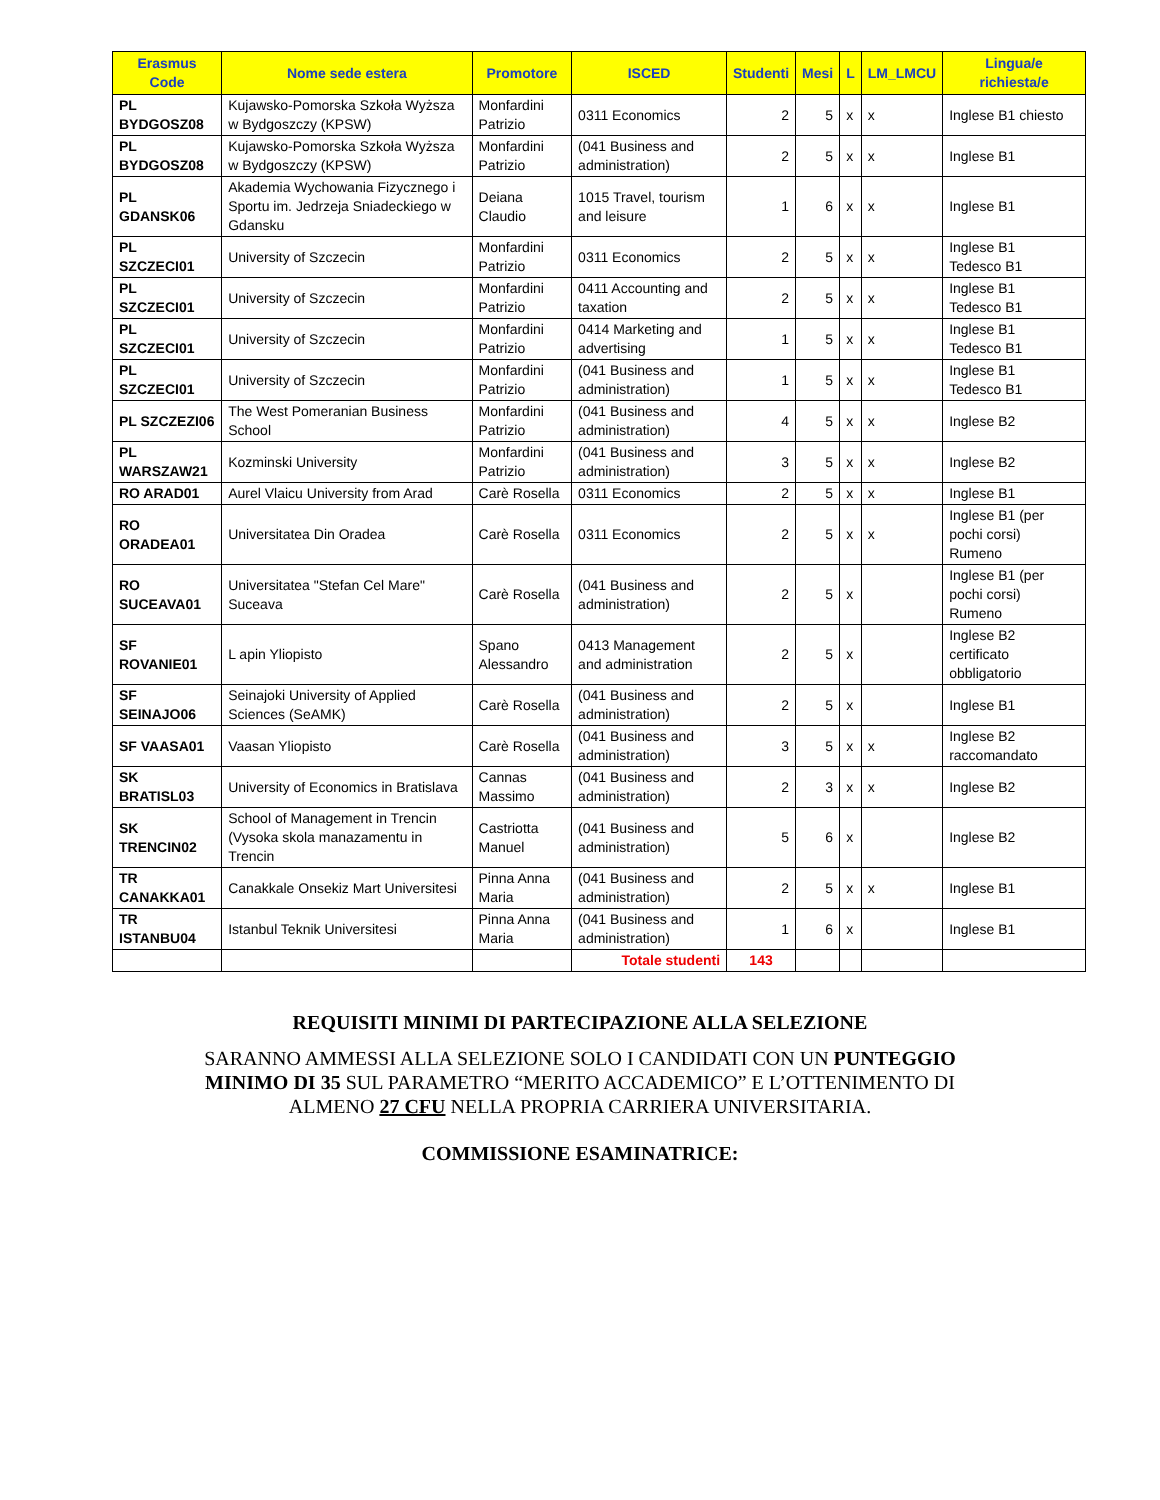| Erasmus Code | Nome sede estera | Promotore | ISCED | Studenti | Mesi | L | LM_LMCU | Lingua/e richiesta/e |
| --- | --- | --- | --- | --- | --- | --- | --- | --- |
| PL BYDGOSZ08 | Kujawsko-Pomorska Szkoła Wyższa w Bydgoszczy (KPSW) | Monfardini Patrizio | 0311 Economics | 2 | 5 | x | x | Inglese B1 chiesto |
| PL BYDGOSZ08 | Kujawsko-Pomorska Szkoła Wyższa w Bydgoszczy (KPSW) | Monfardini Patrizio | (041 Business and administration) | 2 | 5 | x | x | Inglese B1 |
| PL GDANSK06 | Akademia Wychowania Fizycznego i Sportu im. Jedrzeja Sniadeckiego w Gdansku | Deiana Claudio | 1015 Travel, tourism and leisure | 1 | 6 | x | x | Inglese B1 |
| PL SZCZECI01 | University of Szczecin | Monfardini Patrizio | 0311 Economics | 2 | 5 | x | x | Inglese B1 Tedesco B1 |
| PL SZCZECI01 | University of Szczecin | Monfardini Patrizio | 0411 Accounting and taxation | 2 | 5 | x | x | Inglese B1 Tedesco B1 |
| PL SZCZECI01 | University of Szczecin | Monfardini Patrizio | 0414 Marketing and advertising | 1 | 5 | x | x | Inglese B1 Tedesco B1 |
| PL SZCZECI01 | University of Szczecin | Monfardini Patrizio | (041 Business and administration) | 1 | 5 | x | x | Inglese B1 Tedesco B1 |
| PL SZCZEZI06 | The West Pomeranian Business School | Monfardini Patrizio | (041 Business and administration) | 4 | 5 | x | x | Inglese B2 |
| PL WARSZAW21 | Kozminski University | Monfardini Patrizio | (041 Business and administration) | 3 | 5 | x | x | Inglese B2 |
| RO ARAD01 | Aurel Vlaicu University from Arad | Carè Rosella | 0311 Economics | 2 | 5 | x | x | Inglese B1 |
| RO ORADEA01 | Universitatea Din Oradea | Carè Rosella | 0311 Economics | 2 | 5 | x | x | Inglese B1 (per pochi corsi) Rumeno |
| RO SUCEAVA01 | Universitatea "Stefan Cel Mare" Suceava | Carè Rosella | (041 Business and administration) | 2 | 5 | x | | Inglese B1 (per pochi corsi) Rumeno |
| SF ROVANIE01 | L apin Yliopisto | Spano Alessandro | 0413 Management and administration | 2 | 5 | x | | Inglese B2 certificato obbligatorio |
| SF SEINAJO06 | Seinajoki University of Applied Sciences (SeAMK) | Carè Rosella | (041 Business and administration) | 2 | 5 | x | | Inglese B1 |
| SF VAASA01 | Vaasan Yliopisto | Carè Rosella | (041 Business and administration) | 3 | 5 | x | x | Inglese B2 raccomandato |
| SK BRATISL03 | University of Economics in Bratislava | Cannas Massimo | (041 Business and administration) | 2 | 3 | x | x | Inglese B2 |
| SK TRENCIN02 | School of Management in Trencin (Vysoka skola manazamentu in Trencin | Castriotta Manuel | (041 Business and administration) | 5 | 6 | x | | Inglese B2 |
| TR CANAKKA01 | Canakkale Onsekiz Mart Universitesi | Pinna Anna Maria | (041 Business and administration) | 2 | 5 | x | x | Inglese B1 |
| TR ISTANBU04 | Istanbul Teknik Universitesi | Pinna Anna Maria | (041 Business and administration) | 1 | 6 | x | | Inglese B1 |
| | | | Totale studenti | 143 | | | | |
REQUISITI MINIMI DI PARTECIPAZIONE ALLA SELEZIONE
SARANNO AMMESSI ALLA SELEZIONE SOLO I CANDIDATI CON UN PUNTEGGIO MINIMO DI 35 SUL PARAMETRO “MERITO ACCADEMICO” E L’OTTENIMENTO DI ALMENO 27 CFU NELLA PROPRIA CARRIERA UNIVERSITARIA.
COMMISSIONE ESAMINATRICE: